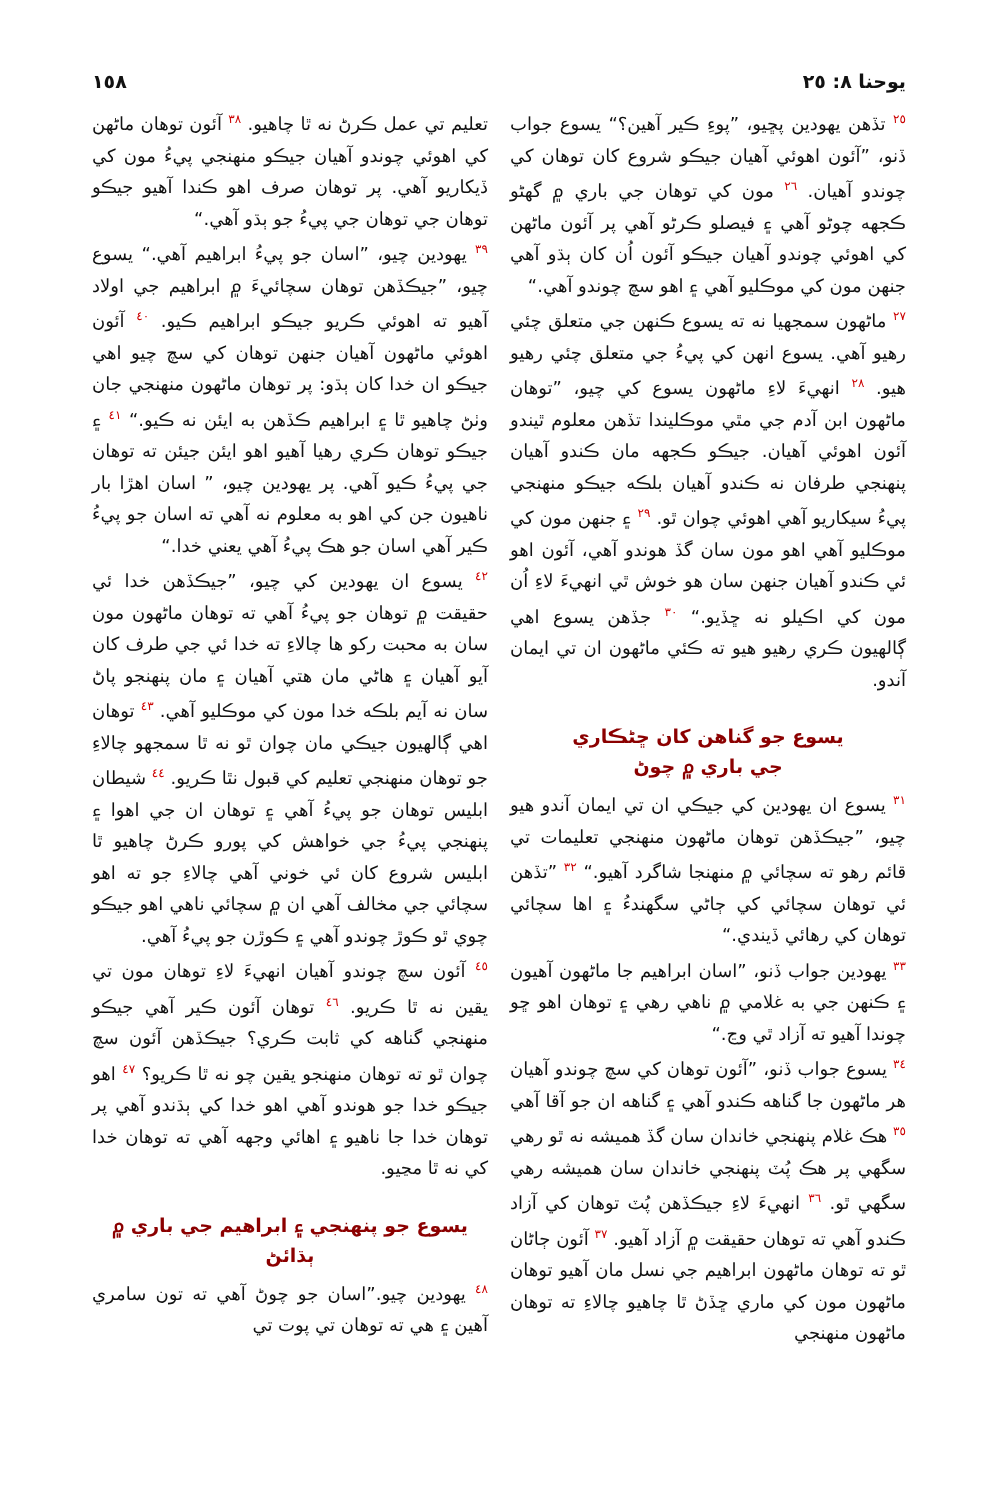يوحنا ٨: ٢٥ ١٥٨
<sup>٢٥</sup> تڏهن يهودين پڇيو، ”پوءِ ڪير آهين؟“ يسوع جواب ڏنو، ”آئون اهوئي آهيان جيڪو شروع کان توهان کي چوندو آهيان. <sup>٢٦</sup> مون کي توهان جي باري ۾ گهڻو ڪجهه چوڻو آهي ۽ فيصلو ڪرڻو آهي پر آئون ماڻهن کي اهوئي چوندو آهيان جيڪو آئون اُن کان ٻڌو آهي جنهن مون کي موڪليو آهي ۽ اهو سچ چوندو آهي.“
<sup>٢٧</sup> ماڻهون سمجهيا نه ته يسوع ڪنهن جي متعلق چئي رهيو آهي. يسوع انهن کي پيءُ جي متعلق چئي رهيو هيو. <sup>٢٨</sup> انهيءَ لاءِ ماڻهون يسوع کي چيو، ”توهان ماڻهون ابن آدم جي مٿي موڪليندا تڏهن معلوم ٿيندو آئون اهوئي آهيان. جيڪو ڪجهه مان ڪندو آهيان پنهنجي طرفان نه ڪندو آهيان بلڪه جيڪو منهنجي پيءُ سيکاريو آهي اهوئي چوان ٿو. <sup>٢٩</sup> ۽ جنهن مون کي موڪليو آهي اهو مون سان گڏ هوندو آهي، آئون اهو ئي ڪندو آهيان جنهن سان هو خوش ٿي انهيءَ لاءِ اُن مون کي اڪيلو نه ڇڏيو.“ <sup>٣٠</sup> جڏهن يسوع اهي ڳالهيون ڪري رهيو هيو ته ڪئي ماڻهون ان تي ايمان آندو.
يسوع جو گناهن کان ڇڻڪاري
جي باري ۾ چوڻ
<sup>٣١</sup> يسوع ان يهودين کي جيڪي ان تي ايمان آندو هيو چيو، ”جيڪڏهن توهان ماڻهون منهنجي تعليمات تي قائم رهو ته سچائي ۾ منهنجا شاگرد آهيو.“ <sup>٣٢</sup> ”تڏهن ئي توهان سچائي کي ڄاڻي سگهندءُ ۽ اها سچائي توهان کي رهائي ڏيندي.“
<sup>٣٣</sup> يهودين جواب ڏنو، ”اسان ابراهيم جا ماڻهون آهيون ۽ ڪنهن جي به غلامي ۾ ناهي رهي ۽ توهان اهو ڇو چوندا آهيو ته آزاد ٿي وڃ.“
<sup>٣٤</sup> يسوع جواب ڏنو، ”آئون توهان کي سچ چوندو آهيان هر ماڻهون جا گناهه ڪندو آهي ۽ گناهه ان جو آقا آهي <sup>٣٥</sup> هڪ غلام پنهنجي خاندان سان گڏ هميشه نه ٿو رهي سگهي پر هڪ پُٽ پنهنجي خاندان سان هميشه رهي سگهي ٿو. <sup>٣٦</sup> انهيءَ لاءِ جيڪڏهن پُٽ توهان کي آزاد ڪندو آهي ته توهان حقيقت ۾ آزاد آهيو. <sup>٣٧</sup> آئون ڄاڻان ٿو ته توهان ماڻهون ابراهيم جي نسل مان آهيو توهان ماڻهون مون کي ماري ڇڏڻ ٿا چاهيو چالاءِ ته توهان ماڻهون منهنجي
تعليم تي عمل ڪرڻ نه ٿا چاهيو. <sup>٣٨</sup> آئون توهان ماڻهن کي اهوئي چوندو آهيان جيڪو منهنجي پيءُ مون کي ڏيکاريو آهي. پر توهان صرف اهو ڪندا آهيو جيڪو توهان جي توهان جي پيءُ جو ٻڌو آهي.“
<sup>٣٩</sup> يهودين چيو، ”اسان جو پيءُ ابراهيم آهي.“ يسوع چيو، ”جيڪڏهن توهان سچائيءَ ۾ ابراهيم جي اولاد آهيو ته اهوئي ڪريو جيڪو ابراهيم ڪيو. <sup>٤٠</sup> آئون اهوئي ماڻهون آهيان جنهن توهان کي سچ چيو اهي جيڪو ان خدا کان ٻڌو: پر توهان ماڻهون منهنجي جان وٺڻ چاهيو ٿا ۽ ابراهيم ڪڏهن به ايئن نه ڪيو.“ <sup>٤١</sup> ۽ جيڪو توهان ڪري رهيا آهيو اهو ايئن جيئن ته توهان جي پيءُ ڪيو آهي. پر يهودين چيو، ” اسان اهڙا بار ناهيون جن کي اهو به معلوم نه آهي ته اسان جو پيءُ ڪير آهي اسان جو هڪ پيءُ آهي يعني خدا.“
<sup>٤٢</sup> يسوع ان يهودين کي چيو، ”جيڪڏهن خدا ئي حقيقت ۾ توهان جو پيءُ آهي ته توهان ماڻهون مون سان به محبت رکو ها چالاءِ ته خدا ئي جي طرف کان آيو آهيان ۽ هاڻي مان هتي آهيان ۽ مان پنهنجو پاڻ سان نه آيم بلڪه خدا مون کي موڪليو آهي. <sup>٤٣</sup> توهان اهي ڳالهيون جيڪي مان چوان ٿو نه ٿا سمجهو چالاءِ جو توهان منهنجي تعليم کي قبول نٿا ڪريو. <sup>٤٤</sup> شيطان ابليس توهان جو پيءُ آهي ۽ توهان ان جي اهوا ۽ پنهنجي پيءُ جي خواهش کي پورو ڪرڻ چاهيو ٿا ابليس شروع کان ئي خوني آهي چالاءِ جو ته اهو سچائي جي مخالف آهي ان ۾ سچائي ناهي اهو جيڪو چوي ٿو ڪوڙ چوندو آهي ۽ ڪوڙن جو پيءُ آهي.
<sup>٤٥</sup> آئون سچ چوندو آهيان انهيءَ لاءِ توهان مون تي يقين نه ٿا ڪريو. <sup>٤٦</sup> توهان آئون ڪير آهي جيڪو منهنجي گناهه کي ثابت ڪري؟ جيڪڏهن آئون سچ چوان ٿو ته توهان منهنجو يقين چو نه ٿا ڪريو؟ <sup>٤٧</sup> اهو جيڪو خدا جو هوندو آهي اهو خدا کي ٻڌندو آهي پر توهان خدا جا ناهيو ۽ اهائي وجهه آهي ته توهان خدا کي نه ٿا مڃيو.
يسوع جو پنهنجي ۽ ابراهيم جي باري ۾ ٻڌائڻ
<sup>٤٨</sup> يهودين چيو.”اسان جو چوڻ آهي ته تون سامري آهين ۽ هي ته توهان تي پوت تي